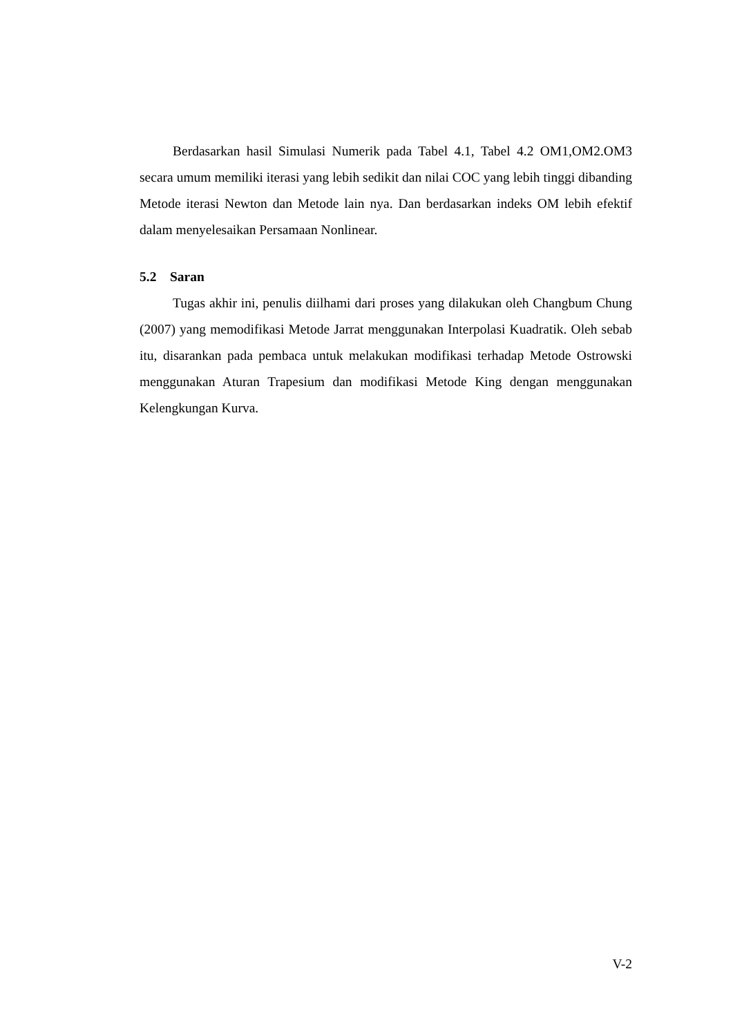Berdasarkan hasil Simulasi Numerik pada Tabel 4.1, Tabel 4.2 OM1,OM2.OM3 secara umum memiliki iterasi yang lebih sedikit dan nilai COC yang lebih tinggi dibanding Metode iterasi Newton dan Metode lain nya. Dan berdasarkan indeks OM lebih efektif dalam menyelesaikan Persamaan Nonlinear.
5.2 Saran
Tugas akhir ini, penulis diilhami dari proses yang dilakukan oleh Changbum Chung (2007) yang memodifikasi Metode Jarrat menggunakan Interpolasi Kuadratik. Oleh sebab itu, disarankan pada pembaca untuk melakukan modifikasi terhadap Metode Ostrowski menggunakan Aturan Trapesium dan modifikasi Metode King dengan menggunakan Kelengkungan Kurva.
V-2